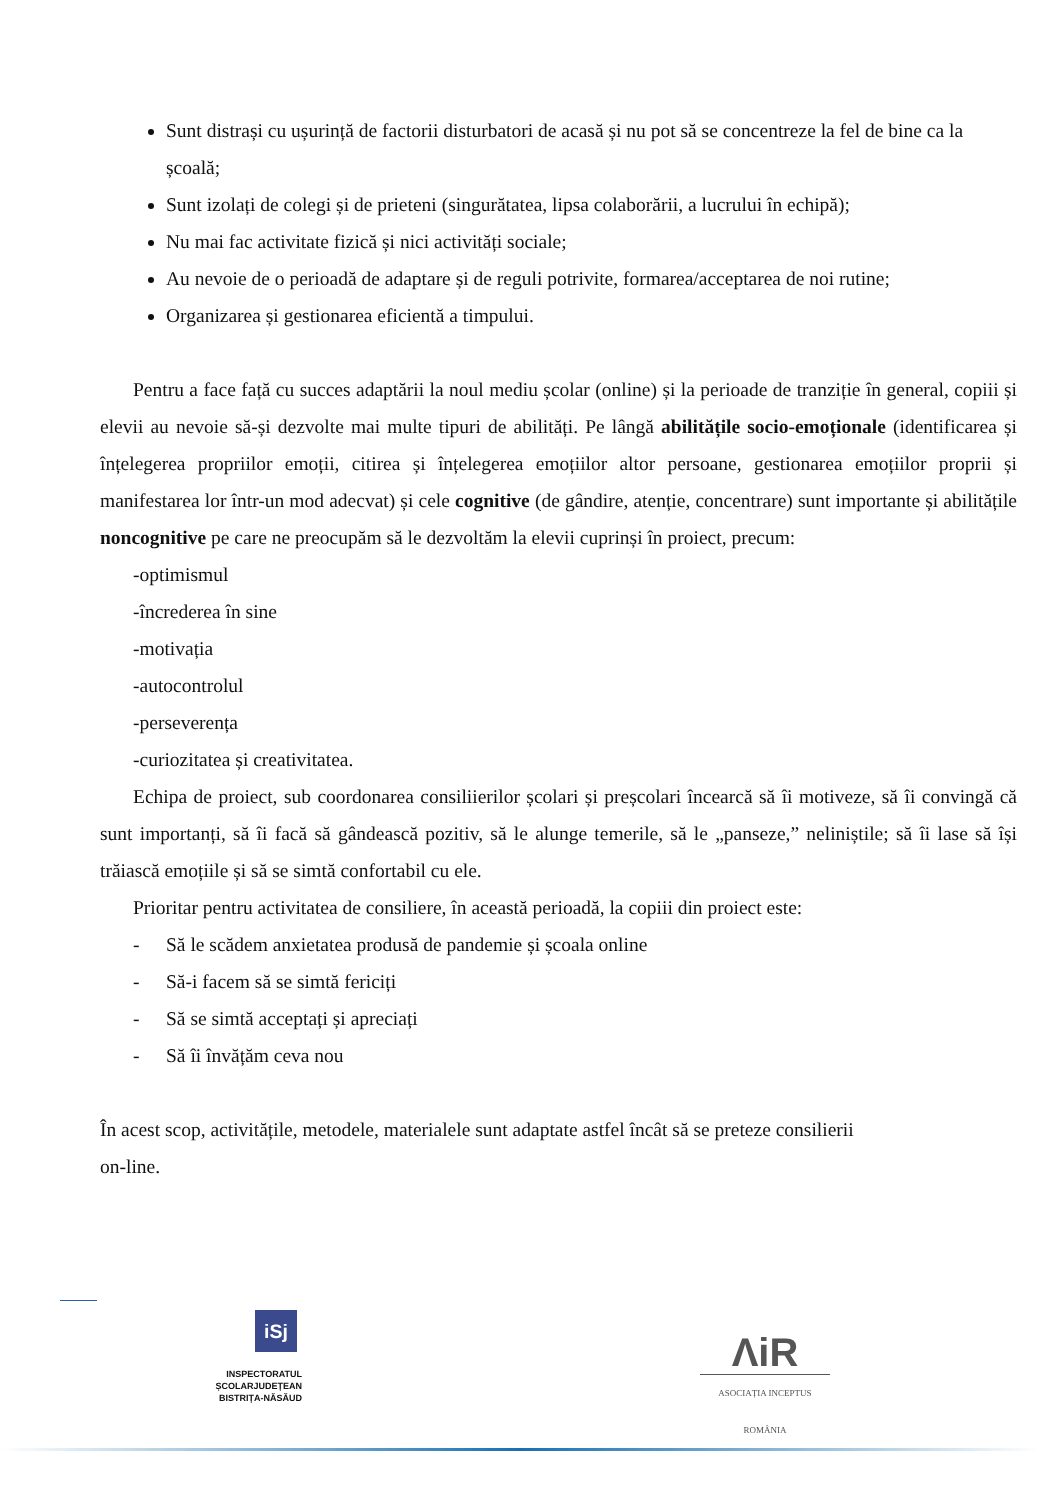Sunt distrași cu ușurință de factorii disturbatori de acasă și nu pot să se concentreze la fel de bine ca la școală;
Sunt izolați de colegi și de prieteni (singurătatea, lipsa colaborării, a lucrului în echipă);
Nu mai fac activitate fizică și nici activități sociale;
Au nevoie de o perioadă de adaptare și de reguli potrivite, formarea/acceptarea de noi rutine;
Organizarea și gestionarea eficientă a timpului.
Pentru a face față cu succes adaptării la noul mediu școlar (online) și la perioade de tranziție în general, copiii și elevii au nevoie să-și dezvolte mai multe tipuri de abilități. Pe lângă abilitățile socio-emoționale (identificarea și înțelegerea propriilor emoții, citirea și înțelegerea emoțiilor altor persoane, gestionarea emoțiilor proprii și manifestarea lor într-un mod adecvat) și cele cognitive (de gândire, atenție, concentrare) sunt importante și abilitățile noncognitive pe care ne preocupăm să le dezvoltăm la elevii cuprinși în proiect, precum:
-optimismul
-încrederea în sine
-motivația
-autocontrolul
-perseverența
-curiozitatea și creativitatea.
Echipa de proiect, sub coordonarea consiliierilor școlari și preșcolari încearcă să îi motiveze, să îi convingă că sunt importanți, să îi facă să gândească pozitiv, să le alunge temerile, să le „panseze,” neliniștile; să îi lase să își trăiască emoțiile și să se simtă confortabil cu ele.
Prioritar pentru activitatea de consiliere, în această perioadă, la copiii din proiect este:
- Să le scădem anxietatea produsă de pandemie și școala online
- Să-i facem să se simtă fericiți
- Să se simtă acceptați și apreciați
- Să îi învățăm ceva nou
În acest scop, activitățile, metodele, materialele sunt adaptate astfel încât să se preteze consilierii
on-line.
iSj
INSPECTORATUL ȘCOLARJUDEȚEAN
BISTRIȚA-NĂSĂUD
ΛiR
ASOCIAȚIA INCEPTUS ROMÂNIA